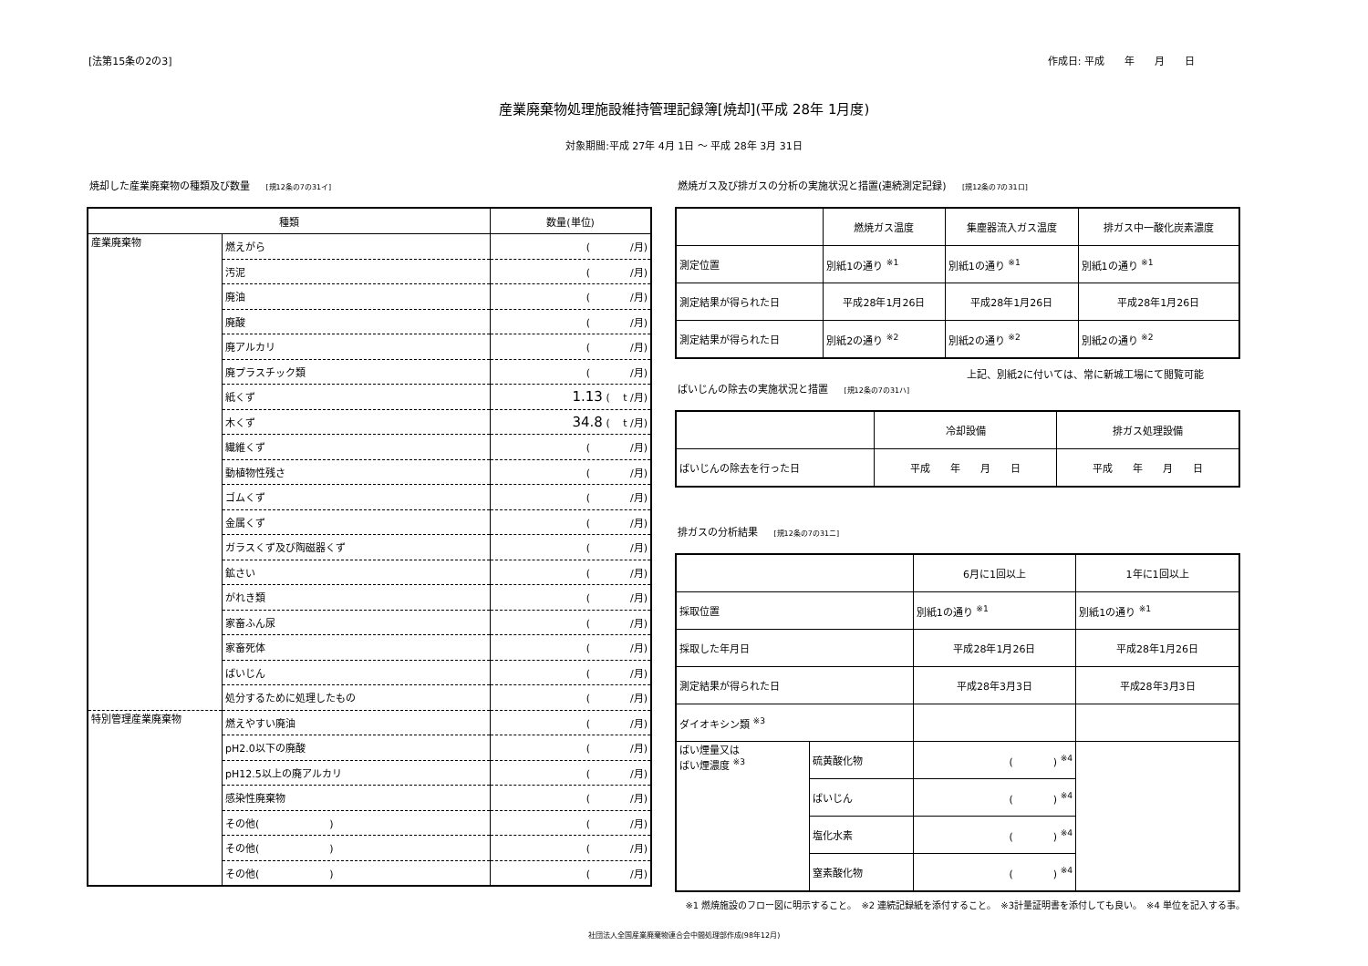[法第15条の2の3] 作成日: 平成　　年　　月　　日
産業廃棄物処理施設維持管理記録簿[焼却](平成 28年 1月度)
対象期間:平成 27年 4月 1日 ～ 平成 28年 3月 31日
焼却した産業廃棄物の種類及び数量 [規12条の7の31イ]
| 種類 | | 数量(単位) |
| --- | --- | --- |
| 産業廃棄物 | 燃えがら | ( /月) |
| | 汚泥 | ( /月) |
| | 廃油 | ( /月) |
| | 廃酸 | ( /月) |
| | 廃アルカリ | ( /月) |
| | 廃プラスチック類 | ( /月) |
| | 紙くず | 1.13 ( t /月) |
| | 木くず | 34.8 ( t /月) |
| | 繊維くず | ( /月) |
| | 動植物性残さ | ( /月) |
| | ゴムくず | ( /月) |
| | 金属くず | ( /月) |
| | ガラスくず及び陶磁器くず | ( /月) |
| | 鉱さい | ( /月) |
| | がれき類 | ( /月) |
| | 家畜ふん尿 | ( /月) |
| | 家畜死体 | ( /月) |
| | ばいじん | ( /月) |
| | 処分するために処理したもの | ( /月) |
| 特別管理産業廃棄物 | 燃えやすい廃油 | ( /月) |
| | pH2.0以下の廃酸 | ( /月) |
| | pH12.5以上の廃アルカリ | ( /月) |
| | 感染性廃棄物 | ( /月) |
| | その他( ) | ( /月) |
| | その他( ) | ( /月) |
| | その他( ) | ( /月) |
燃焼ガス及び排ガスの分析の実施状況と措置(連続測定記録) [規12条の7の31ロ]
| | 燃焼ガス温度 | 集塵器流入ガス温度 | 排ガス中一酸化炭素濃度 |
| --- | --- | --- | --- |
| 測定位置 | 別紙1の通り <sup>※1</sup> | 別紙1の通り <sup>※1</sup> | 別紙1の通り <sup>※1</sup> |
| 測定結果が得られた日 | 平成28年1月26日 | 平成28年1月26日 | 平成28年1月26日 |
| 測定結果が得られた日 | 別紙2の通り <sup>※2</sup> | 別紙2の通り <sup>※2</sup> | 別紙2の通り <sup>※2</sup> |
上記、別紙2に付いては、常に新城工場にて閲覧可能
ばいじんの除去の実施状況と措置 [規12条の7の31ハ]
| | 冷却設備 | 排ガス処理設備 |
| --- | --- | --- |
| ばいじんの除去を行った日 | 平成 年 月 日 | 平成 年 月 日 |
排ガスの分析結果 [規12条の7の31ニ]
| | | 6月に1回以上 | 1年に1回以上 |
| --- | --- | --- | --- |
| 採取位置 | | 別紙1の通り <sup>※1</sup> | 別紙1の通り <sup>※1</sup> |
| 採取した年月日 | | 平成28年1月26日 | 平成28年1月26日 |
| 測定結果が得られた日 | | 平成28年3月3日 | 平成28年3月3日 |
| ダイオキシン類 <sup>※3</sup> | | | |
| ばい煙量又は ばい煙濃度 <sup>※3</sup> | 硫黄酸化物 | ( ) <sup>※4</sup> | |
| | ばいじん | ( ) <sup>※4</sup> | |
| | 塩化水素 | ( ) <sup>※4</sup> | |
| | 窒素酸化物 | ( ) <sup>※4</sup> | |
※1 燃焼施設のフロー図に明示すること。　※2 連続記録紙を添付すること。　※3計量証明書を添付しても良い。　※4 単位を記入する事。
社団法人全国産業廃棄物連合会中間処理部作成(98年12月)